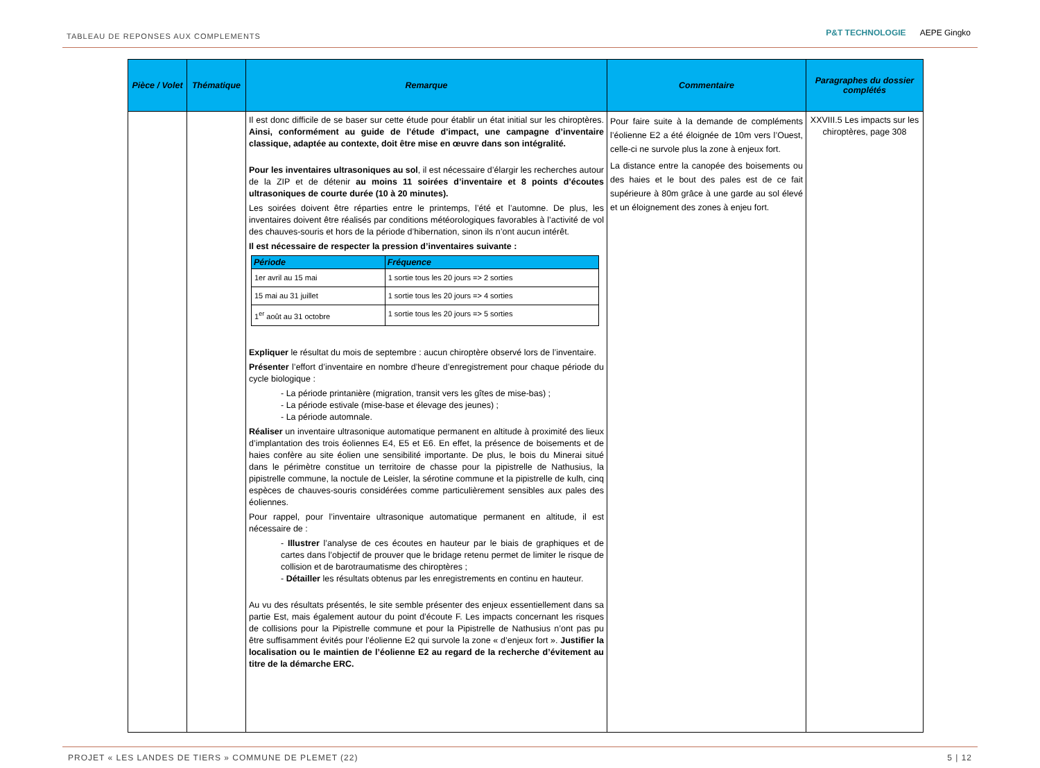TABLEAU DE REPONSES AUX COMPLEMENTS P&T TECHNOLOGIE AEPE Gingko
| Pièce / Volet | Thématique | Remarque | Commentaire | Paragraphes du dossier complétés |
| --- | --- | --- | --- | --- |
| | | Il est donc difficile de se baser sur cette étude pour établir un état initial sur les chiroptères. Ainsi, conformément au guide de l’étude d’impact, une campagne d’inventaire classique, adaptée au contexte, doit être mise en œuvre dans son intégralité. Pour les inventaires ultrasoniques au sol , il est nécessaire d’élargir les recherches autour de la ZIP et de détenir au moins 11 soirées d’inventaire et 8 points d’écoutes ultrasoniques de courte durée (10 à 20 minutes). Les soirées doivent être réparties entre le printemps, l’été et l’automne. De plus, les inventaires doivent être réalisés par conditions météorologiques favorables à l’activité de vol des chauves-souris et hors de la période d’hibernation, sinon ils n’ont aucun intérêt. Il est nécessaire de respecter la pression d’inventaires suivante : / Période / Fréquence / / --- / --- / / 1er avril au 15 mai / 1 sortie tous les 20 jours => 2 sorties / / 15 mai au 31 juillet / 1 sortie tous les 20 jours => 4 sorties / / 1<sup>er</sup> août au 31 octobre / 1 sortie tous les 20 jours => 5 sorties / Expliquer le résultat du mois de septembre : aucun chiroptère observé lors de l’inventaire. Présenter l’effort d’inventaire en nombre d’heure d’enregistrement pour chaque période du cycle biologique : - La période printanière (migration, transit vers les gîtes de mise-bas) ; - La période estivale (mise-base et élevage des jeunes) ; - La période automnale. Réaliser un inventaire ultrasonique automatique permanent en altitude à proximité des lieux d’implantation des trois éoliennes E4, E5 et E6. En effet, la présence de boisements et de haies confère au site éolien une sensibilité importante. De plus, le bois du Minerai situé dans le périmètre constitue un territoire de chasse pour la pipistrelle de Nathusius, la pipistrelle commune, la noctule de Leisler, la sérotine commune et la pipistrelle de kulh, cinq espèces de chauves-souris considérées comme particulièrement sensibles aux pales des éoliennes. Pour rappel, pour l’inventaire ultrasonique automatique permanent en altitude, il est nécessaire de : - Illustrer l’analyse de ces écoutes en hauteur par le biais de graphiques et de cartes dans l’objectif de prouver que le bridage retenu permet de limiter le risque de collision et de barotraumatisme des chiroptères ; - Détailler les résultats obtenus par les enregistrements en continu en hauteur. Au vu des résultats présentés, le site semble présenter des enjeux essentiellement dans sa partie Est, mais également autour du point d’écoute F. Les impacts concernant les risques de collisions pour la Pipistrelle commune et pour la Pipistrelle de Nathusius n’ont pas pu être suffisamment évités pour l’éolienne E2 qui survole la zone « d’enjeux fort ». Justifier la localisation ou le maintien de l’éolienne E2 au regard de la recherche d’évitement au titre de la démarche ERC. | Pour faire suite à la demande de compléments l’éolienne E2 a été éloignée de 10m vers l’Ouest, celle-ci ne survole plus la zone à enjeux fort. La distance entre la canopée des boisements ou des haies et le bout des pales est de ce fait supérieure à 80m grâce à une garde au sol élevé et un éloignement des zones à enjeu fort. | XXVIII.5 Les impacts sur les chiroptères, page 308 |
PROJET « LES LANDES DE TIERS » COMMUNE DE PLEMET (22) 5 | 12